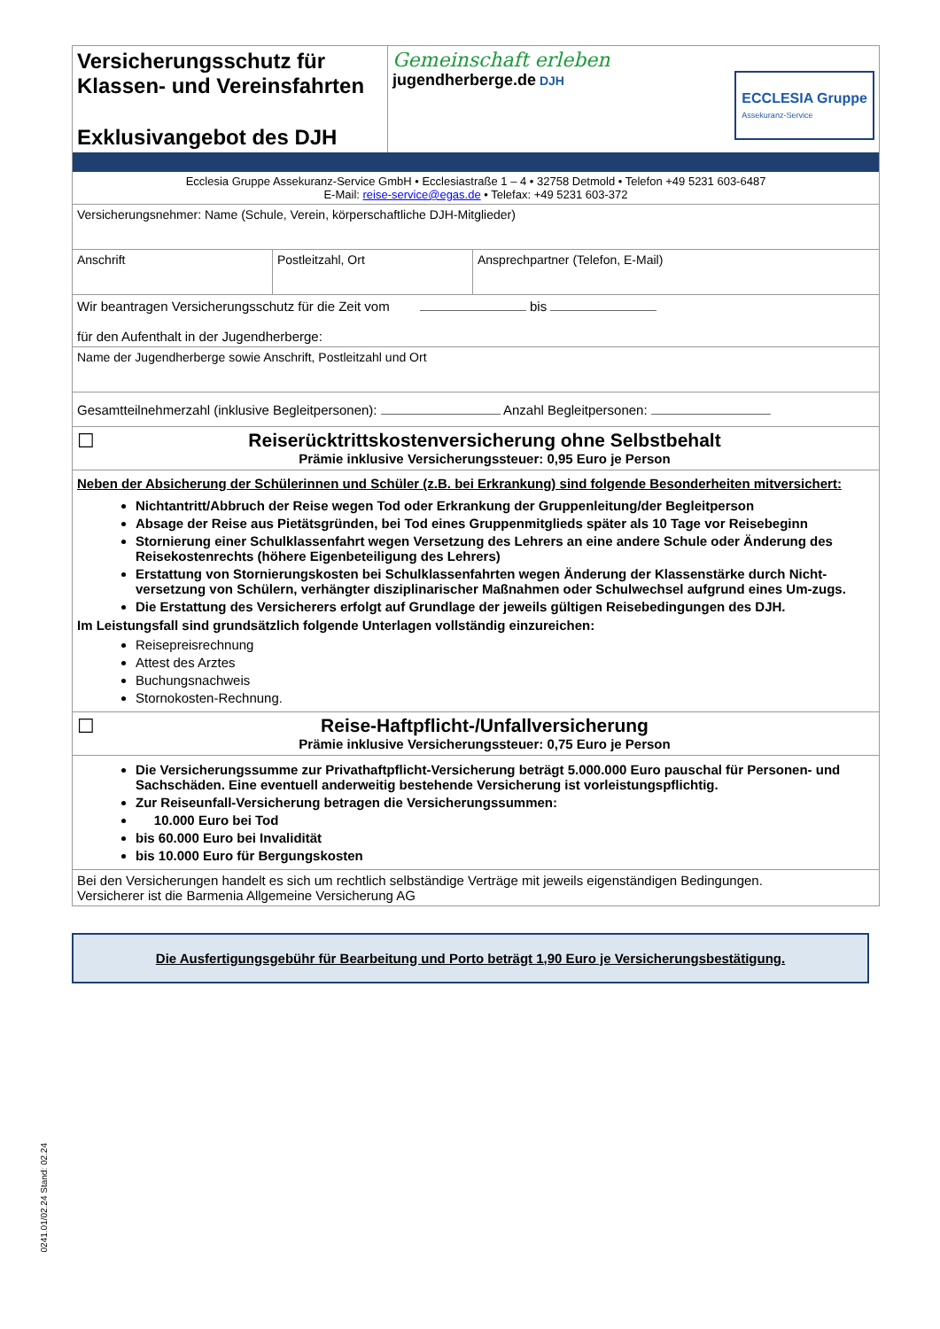| Versicherungsschutz für Klassen- und Vereinsfahrten Exklusivangebot des DJH | Gemeinschaft erleben jugendherberge.de DJH ECCLESIA Gruppe Assekuranz-Service |
Ecclesia Gruppe Assekuranz-Service GmbH • Ecclesiastraße 1 – 4 • 32758 Detmold • Telefon +49 5231 603-6487
E-Mail: reise-service@egas.de • Telefax: +49 5231 603-372
Versicherungsnehmer: Name (Schule, Verein, körperschaftliche DJH-Mitglieder)
| Anschrift | Postleitzahl, Ort | Ansprechpartner (Telefon, E-Mail) |
Wir beantragen Versicherungsschutz für die Zeit vom bis
für den Aufenthalt in der Jugendherberge:
Name der Jugendherberge sowie Anschrift, Postleitzahl und Ort
Gesamtteilnehmerzahl (inklusive Begleitpersonen): Anzahl Begleitpersonen:
☐ Reiserücktrittskostenversicherung ohne Selbstbehalt
Prämie inklusive Versicherungssteuer: 0,95 Euro je Person
Neben der Absicherung der Schülerinnen und Schüler (z.B. bei Erkrankung) sind folgende Besonderheiten mitversichert:
Nichtantritt/Abbruch der Reise wegen Tod oder Erkrankung der Gruppenleitung/der Begleitperson
Absage der Reise aus Pietätsgründen, bei Tod eines Gruppenmitglieds später als 10 Tage vor Reisebeginn
Stornierung einer Schulklassenfahrt wegen Versetzung des Lehrers an eine andere Schule oder Änderung des Reisekostenrechts (höhere Eigenbeteiligung des Lehrers)
Erstattung von Stornierungskosten bei Schulklassenfahrten wegen Änderung der Klassenstärke durch Nicht-versetzung von Schülern, verhängter disziplinarischer Maßnahmen oder Schulwechsel aufgrund eines Um-zugs.
Die Erstattung des Versicherers erfolgt auf Grundlage der jeweils gültigen Reisebedingungen des DJH.
Im Leistungsfall sind grundsätzlich folgende Unterlagen vollständig einzureichen:
Reisepreisrechnung
Attest des Arztes
Buchungsnachweis
Stornokosten-Rechnung.
☐ Reise-Haftpflicht-/Unfallversicherung
Prämie inklusive Versicherungssteuer: 0,75 Euro je Person
Die Versicherungssumme zur Privathaftpflicht-Versicherung beträgt 5.000.000 Euro pauschal für Personen- und Sachschäden. Eine eventuell anderweitig bestehende Versicherung ist vorleistungspflichtig.
Zur Reiseunfall-Versicherung betragen die Versicherungssummen:
10.000 Euro bei Tod
bis 60.000 Euro bei Invalidität
bis 10.000 Euro für Bergungskosten
Bei den Versicherungen handelt es sich um rechtlich selbständige Verträge mit jeweils eigenständigen Bedingungen.
Versicherer ist die Barmenia Allgemeine Versicherung AG
Die Ausfertigungsgebühr für Bearbeitung und Porto beträgt 1,90 Euro je Versicherungsbestätigung.
0241.01/02.24 Stand: 02.24